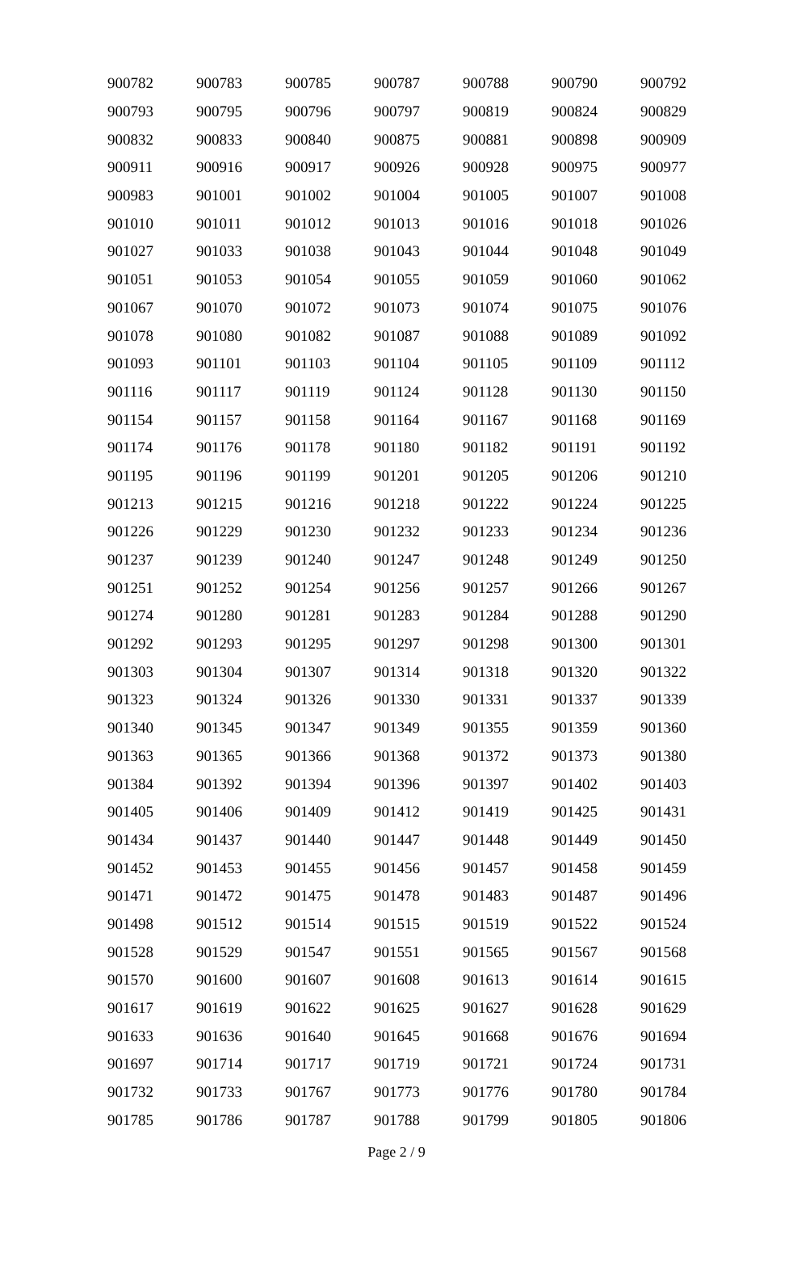| 900782 | 900783 | 900785 | 900787 | 900788 | 900790 | 900792 |
| 900793 | 900795 | 900796 | 900797 | 900819 | 900824 | 900829 |
| 900832 | 900833 | 900840 | 900875 | 900881 | 900898 | 900909 |
| 900911 | 900916 | 900917 | 900926 | 900928 | 900975 | 900977 |
| 900983 | 901001 | 901002 | 901004 | 901005 | 901007 | 901008 |
| 901010 | 901011 | 901012 | 901013 | 901016 | 901018 | 901026 |
| 901027 | 901033 | 901038 | 901043 | 901044 | 901048 | 901049 |
| 901051 | 901053 | 901054 | 901055 | 901059 | 901060 | 901062 |
| 901067 | 901070 | 901072 | 901073 | 901074 | 901075 | 901076 |
| 901078 | 901080 | 901082 | 901087 | 901088 | 901089 | 901092 |
| 901093 | 901101 | 901103 | 901104 | 901105 | 901109 | 901112 |
| 901116 | 901117 | 901119 | 901124 | 901128 | 901130 | 901150 |
| 901154 | 901157 | 901158 | 901164 | 901167 | 901168 | 901169 |
| 901174 | 901176 | 901178 | 901180 | 901182 | 901191 | 901192 |
| 901195 | 901196 | 901199 | 901201 | 901205 | 901206 | 901210 |
| 901213 | 901215 | 901216 | 901218 | 901222 | 901224 | 901225 |
| 901226 | 901229 | 901230 | 901232 | 901233 | 901234 | 901236 |
| 901237 | 901239 | 901240 | 901247 | 901248 | 901249 | 901250 |
| 901251 | 901252 | 901254 | 901256 | 901257 | 901266 | 901267 |
| 901274 | 901280 | 901281 | 901283 | 901284 | 901288 | 901290 |
| 901292 | 901293 | 901295 | 901297 | 901298 | 901300 | 901301 |
| 901303 | 901304 | 901307 | 901314 | 901318 | 901320 | 901322 |
| 901323 | 901324 | 901326 | 901330 | 901331 | 901337 | 901339 |
| 901340 | 901345 | 901347 | 901349 | 901355 | 901359 | 901360 |
| 901363 | 901365 | 901366 | 901368 | 901372 | 901373 | 901380 |
| 901384 | 901392 | 901394 | 901396 | 901397 | 901402 | 901403 |
| 901405 | 901406 | 901409 | 901412 | 901419 | 901425 | 901431 |
| 901434 | 901437 | 901440 | 901447 | 901448 | 901449 | 901450 |
| 901452 | 901453 | 901455 | 901456 | 901457 | 901458 | 901459 |
| 901471 | 901472 | 901475 | 901478 | 901483 | 901487 | 901496 |
| 901498 | 901512 | 901514 | 901515 | 901519 | 901522 | 901524 |
| 901528 | 901529 | 901547 | 901551 | 901565 | 901567 | 901568 |
| 901570 | 901600 | 901607 | 901608 | 901613 | 901614 | 901615 |
| 901617 | 901619 | 901622 | 901625 | 901627 | 901628 | 901629 |
| 901633 | 901636 | 901640 | 901645 | 901668 | 901676 | 901694 |
| 901697 | 901714 | 901717 | 901719 | 901721 | 901724 | 901731 |
| 901732 | 901733 | 901767 | 901773 | 901776 | 901780 | 901784 |
| 901785 | 901786 | 901787 | 901788 | 901799 | 901805 | 901806 |
Page 2 / 9